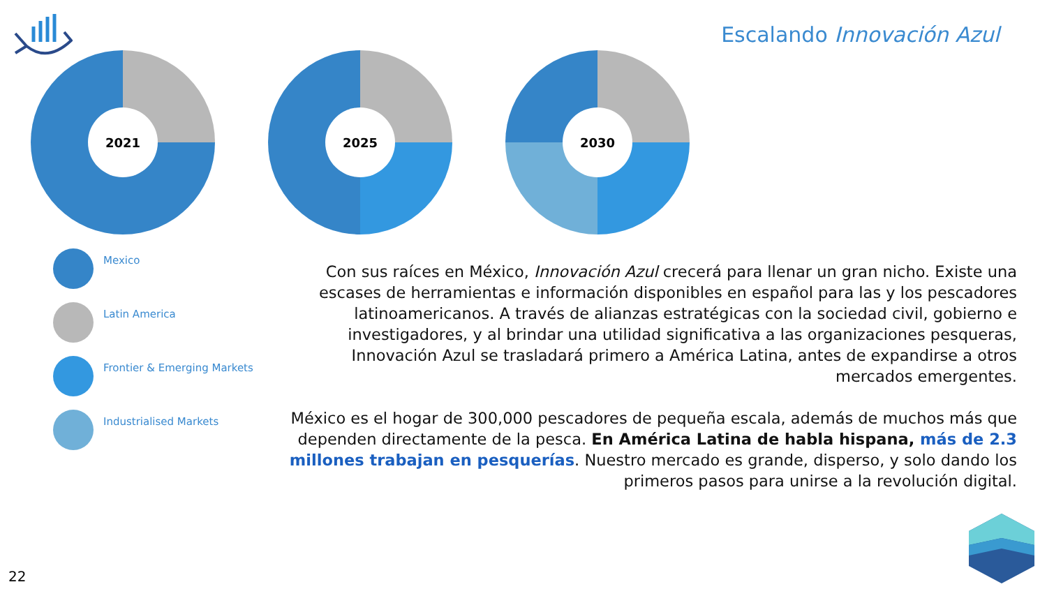Escalando Innovación Azul
2021 2025 2030
Mexico
Latin America
Frontier & Emerging Markets
Industrialised Markets
Con sus raíces en México, Innovación Azul crecerá para llenar un gran nicho. Existe una escases de herramientas e información disponibles en español para las y los pescadores latinoamericanos. A través de alianzas estratégicas con la sociedad civil, gobierno e investigadores, y al brindar una utilidad significativa a las organizaciones pesqueras, Innovación Azul se trasladará primero a América Latina, antes de expandirse a otros mercados emergentes.
México es el hogar de 300,000 pescadores de pequeña escala, además de muchos más que dependen directamente de la pesca. En América Latina de habla hispana, más de 2.3 millones trabajan en pesquerías. Nuestro mercado es grande, disperso, y solo dando los primeros pasos para unirse a la revolución digital.
22